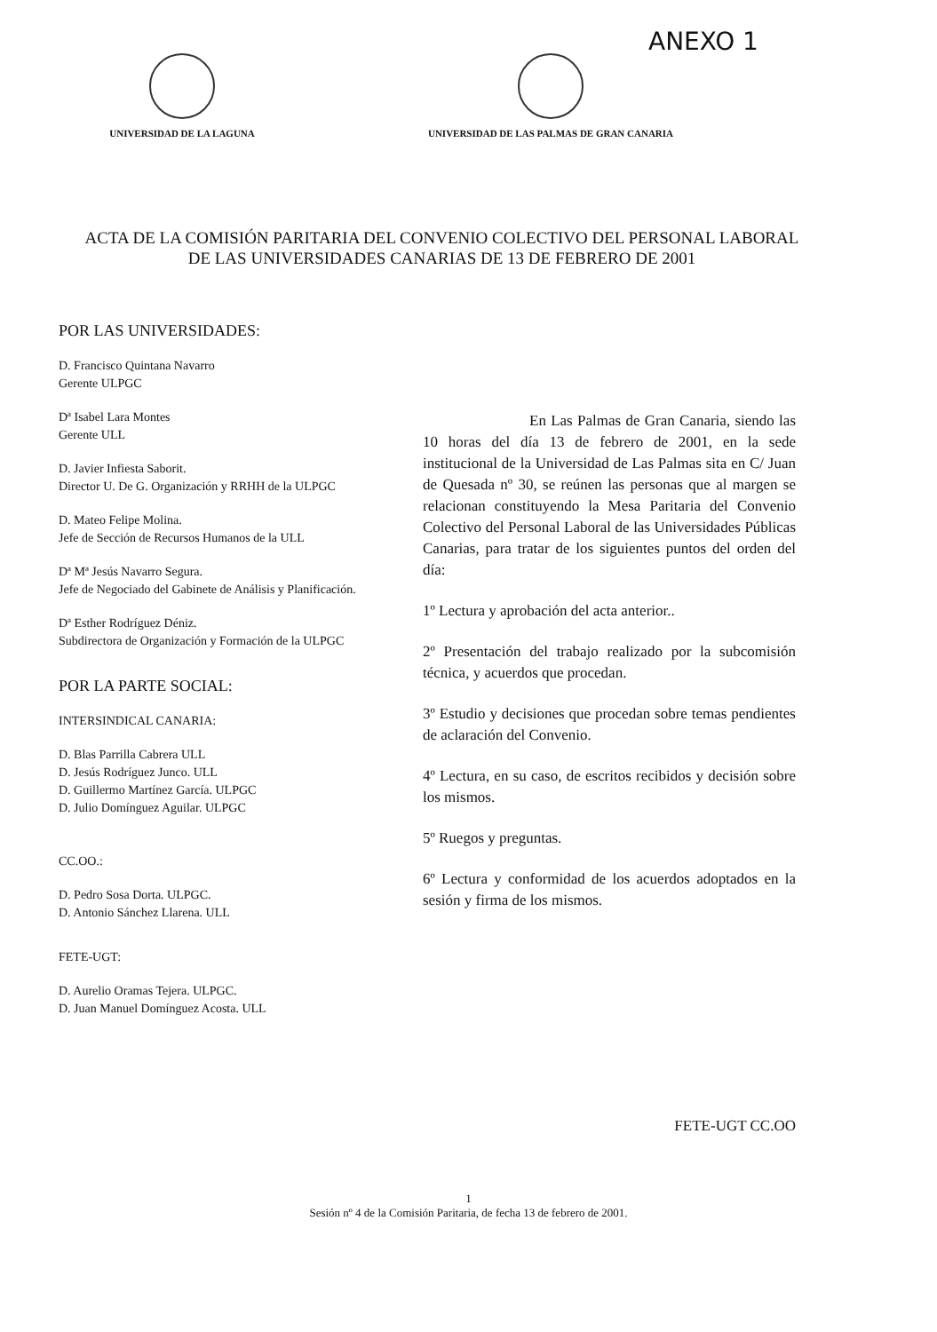ANEXO 1
UNIVERSIDAD DE LA LAGUNA UNIVERSIDAD DE LAS PALMAS DE GRAN CANARIA
ACTA DE LA COMISIÓN PARITARIA DEL CONVENIO COLECTIVO DEL PERSONAL LABORAL DE LAS UNIVERSIDADES CANARIAS DE 13 DE FEBRERO DE 2001
POR LAS UNIVERSIDADES:
D. Francisco Quintana Navarro
Gerente ULPGC
Dª Isabel Lara Montes
Gerente ULL
D. Javier Infiesta Saborit.
Director U. De G. Organización y RRHH de la ULPGC
D. Mateo Felipe Molina.
Jefe de Sección de Recursos Humanos de la ULL
Dª Mª Jesús Navarro Segura.
Jefe de Negociado del Gabinete de Análisis y Planificación.
Dª Esther Rodríguez Déniz.
Subdirectora de Organización y Formación de la ULPGC
POR LA PARTE SOCIAL:
INTERSINDICAL CANARIA:
D. Blas Parrilla Cabrera ULL
D. Jesús Rodríguez Junco. ULL
D. Guillermo Martínez García. ULPGC
D. Julio Domínguez Aguilar. ULPGC
CC.OO.:
D. Pedro Sosa Dorta. ULPGC.
D. Antonio Sánchez Llarena. ULL
FETE-UGT:
D. Aurelio Oramas Tejera. ULPGC.
D. Juan Manuel Domínguez Acosta. ULL
En Las Palmas de Gran Canaria, siendo las 10 horas del día 13 de febrero de 2001, en la sede institucional de la Universidad de Las Palmas sita en C/ Juan de Quesada nº 30, se reúnen las personas que al margen se relacionan constituyendo la Mesa Paritaria del Convenio Colectivo del Personal Laboral de las Universidades Públicas Canarias, para tratar de los siguientes puntos del orden del día:
1º Lectura y aprobación del acta anterior..
2º Presentación del trabajo realizado por la subcomisión técnica, y acuerdos que procedan.
3º Estudio y decisiones que procedan sobre temas pendientes de aclaración del Convenio.
4º Lectura, en su caso, de escritos recibidos y decisión sobre los mismos.
5º Ruegos y preguntas.
6º Lectura y conformidad de los acuerdos adoptados en la sesión y firma de los mismos.
FETE-UGT CC.OO
1
Sesión nº 4 de la Comisión Paritaria, de fecha 13 de febrero de 2001.